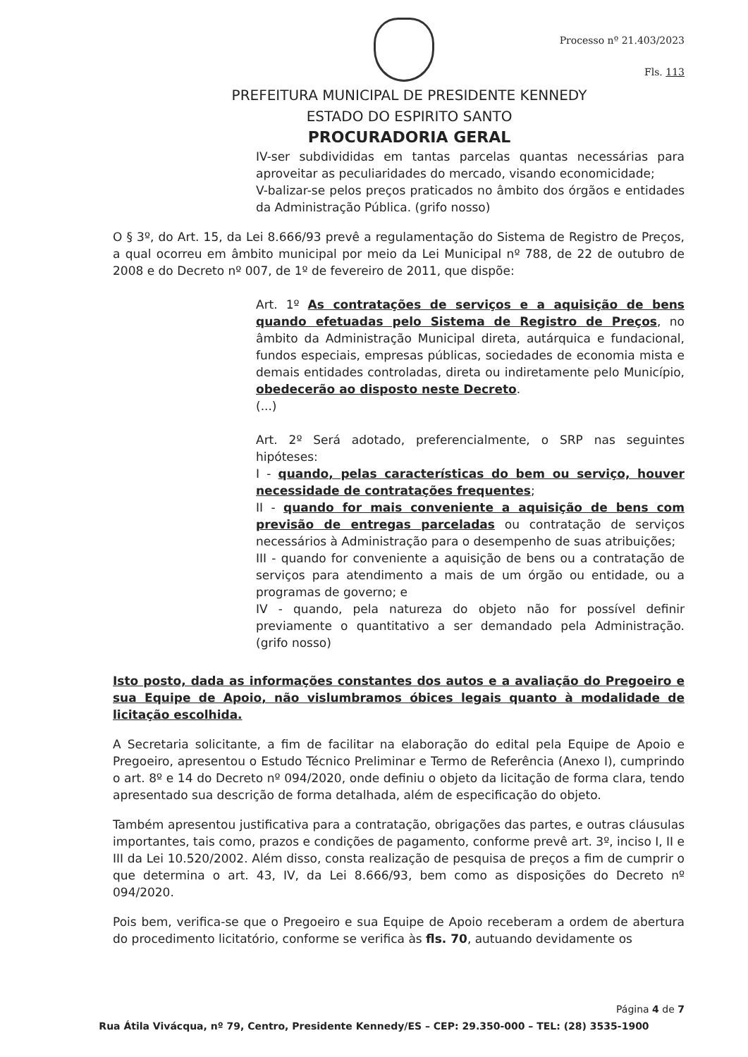Processo nº 21.403/2023
Fls. 113
PREFEITURA MUNICIPAL DE PRESIDENTE KENNEDY
ESTADO DO ESPIRITO SANTO
PROCURADORIA GERAL
IV-ser subdivididas em tantas parcelas quantas necessárias para aproveitar as peculiaridades do mercado, visando economicidade;
V-balizar-se pelos preços praticados no âmbito dos órgãos e entidades da Administração Pública. (grifo nosso)
O § 3º, do Art. 15, da Lei 8.666/93 prevê a regulamentação do Sistema de Registro de Preços, a qual ocorreu em âmbito municipal por meio da Lei Municipal nº 788, de 22 de outubro de 2008 e do Decreto nº 007, de 1º de fevereiro de 2011, que dispõe:
Art. 1º As contratações de serviços e a aquisição de bens quando efetuadas pelo Sistema de Registro de Preços, no âmbito da Administração Municipal direta, autárquica e fundacional, fundos especiais, empresas públicas, sociedades de economia mista e demais entidades controladas, direta ou indiretamente pelo Município, obedecerão ao disposto neste Decreto.
(...)
Art. 2º Será adotado, preferencialmente, o SRP nas seguintes hipóteses:
I - quando, pelas características do bem ou serviço, houver necessidade de contratações frequentes;
II - quando for mais conveniente a aquisição de bens com previsão de entregas parceladas ou contratação de serviços necessários à Administração para o desempenho de suas atribuições;
III - quando for conveniente a aquisição de bens ou a contratação de serviços para atendimento a mais de um órgão ou entidade, ou a programas de governo; e
IV - quando, pela natureza do objeto não for possível definir previamente o quantitativo a ser demandado pela Administração. (grifo nosso)
Isto posto, dada as informações constantes dos autos e a avaliação do Pregoeiro e sua Equipe de Apoio, não vislumbramos óbices legais quanto à modalidade de licitação escolhida.
A Secretaria solicitante, a fim de facilitar na elaboração do edital pela Equipe de Apoio e Pregoeiro, apresentou o Estudo Técnico Preliminar e Termo de Referência (Anexo I), cumprindo o art. 8º e 14 do Decreto nº 094/2020, onde definiu o objeto da licitação de forma clara, tendo apresentado sua descrição de forma detalhada, além de especificação do objeto.
Também apresentou justificativa para a contratação, obrigações das partes, e outras cláusulas importantes, tais como, prazos e condições de pagamento, conforme prevê art. 3º, inciso I, II e III da Lei 10.520/2002. Além disso, consta realização de pesquisa de preços a fim de cumprir o que determina o art. 43, IV, da Lei 8.666/93, bem como as disposições do Decreto nº 094/2020.
Pois bem, verifica-se que o Pregoeiro e sua Equipe de Apoio receberam a ordem de abertura do procedimento licitatório, conforme se verifica às fls. 70, autuando devidamente os
Página 4 de 7
Rua Átila Vivácqua, nº 79, Centro, Presidente Kennedy/ES – CEP: 29.350-000 – TEL: (28) 3535-1900